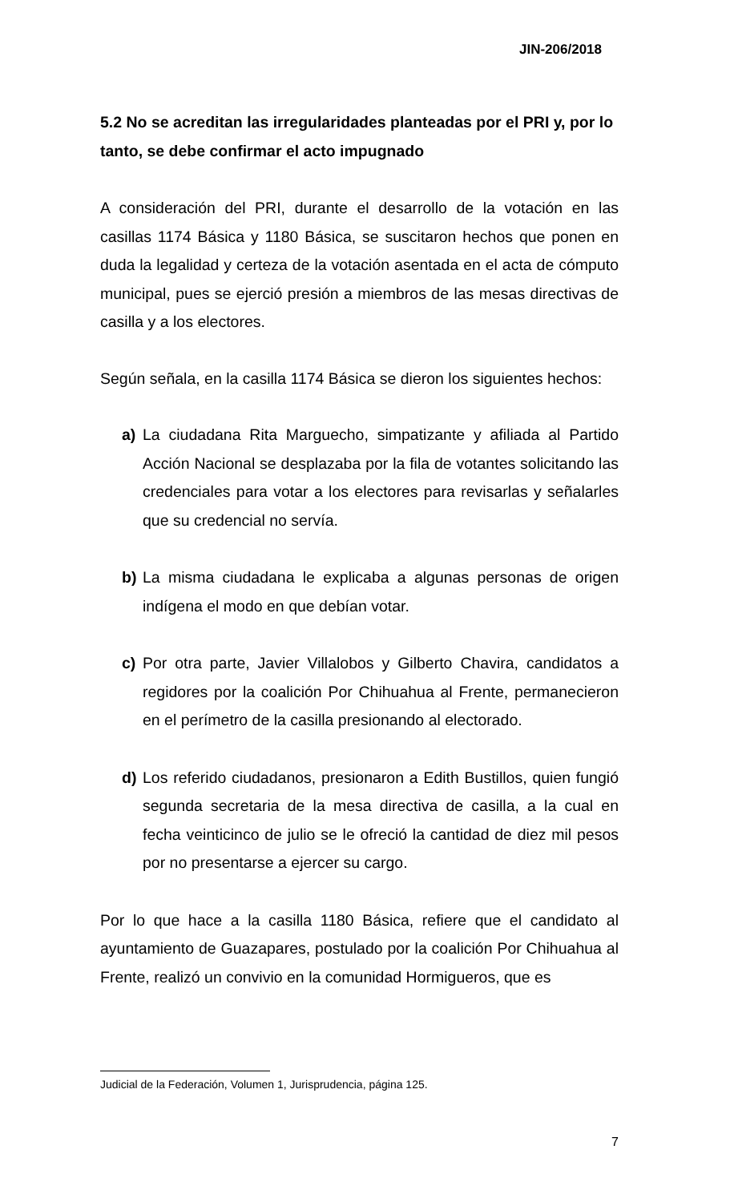JIN-206/2018
5.2 No se acreditan las irregularidades planteadas por el PRI y, por lo tanto, se debe confirmar el acto impugnado
A consideración del PRI, durante el desarrollo de la votación en las casillas 1174 Básica y 1180 Básica, se suscitaron hechos que ponen en duda la legalidad y certeza de la votación asentada en el acta de cómputo municipal, pues se ejerció presión a miembros de las mesas directivas de casilla y a los electores.
Según señala, en la casilla 1174 Básica se dieron los siguientes hechos:
a) La ciudadana Rita Marguecho, simpatizante y afiliada al Partido Acción Nacional se desplazaba por la fila de votantes solicitando las credenciales para votar a los electores para revisarlas y señalarles que su credencial no servía.
b) La misma ciudadana le explicaba a algunas personas de origen indígena el modo en que debían votar.
c) Por otra parte, Javier Villalobos y Gilberto Chavira, candidatos a regidores por la coalición Por Chihuahua al Frente, permanecieron en el perímetro de la casilla presionando al electorado.
d) Los referido ciudadanos, presionaron a Edith Bustillos, quien fungió segunda secretaria de la mesa directiva de casilla, a la cual en fecha veinticinco de julio se le ofreció la cantidad de diez mil pesos por no presentarse a ejercer su cargo.
Por lo que hace a la casilla 1180 Básica, refiere que el candidato al ayuntamiento de Guazapares, postulado por la coalición Por Chihuahua al Frente, realizó un convivio en la comunidad Hormigueros, que es
Judicial de la Federación, Volumen 1, Jurisprudencia, página 125.
7